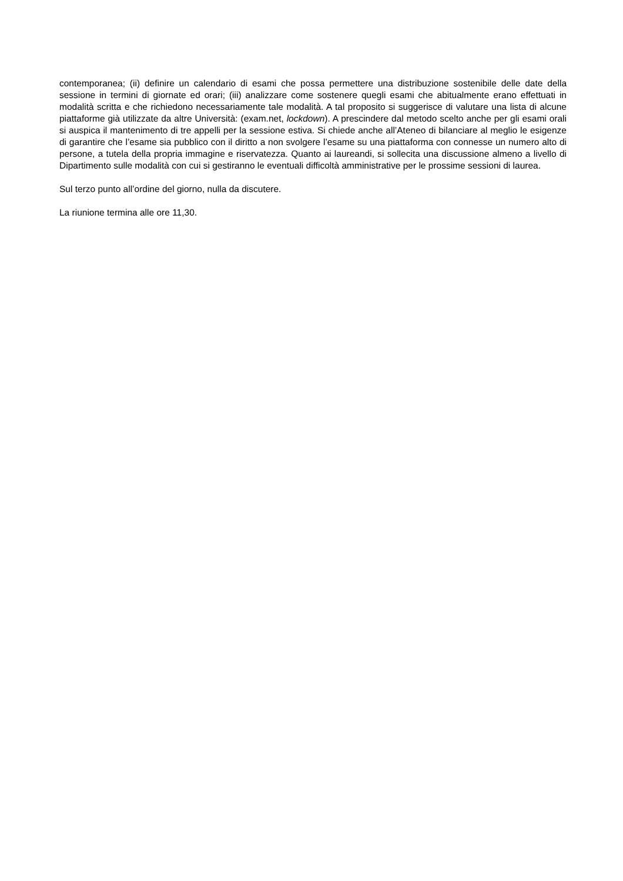contemporanea; (ii) definire un calendario di esami che possa permettere una distribuzione sostenibile delle date della sessione in termini di giornate ed orari; (iii) analizzare come sostenere quegli esami che abitualmente erano effettuati in modalità scritta e che richiedono necessariamente tale modalità. A tal proposito si suggerisce di valutare una lista di alcune piattaforme già utilizzate da altre Università: (exam.net, lockdown). A prescindere dal metodo scelto anche per gli esami orali si auspica il mantenimento di tre appelli per la sessione estiva. Si chiede anche all’Ateneo di bilanciare al meglio le esigenze di garantire che l’esame sia pubblico con il diritto a non svolgere l’esame su una piattaforma con connesse un numero alto di persone, a tutela della propria immagine e riservatezza. Quanto ai laureandi, si sollecita una discussione almeno a livello di Dipartimento sulle modalità con cui si gestiranno le eventuali difficoltà amministrative per le prossime sessioni di laurea.
Sul terzo punto all’ordine del giorno, nulla da discutere.
La riunione termina alle ore 11,30.